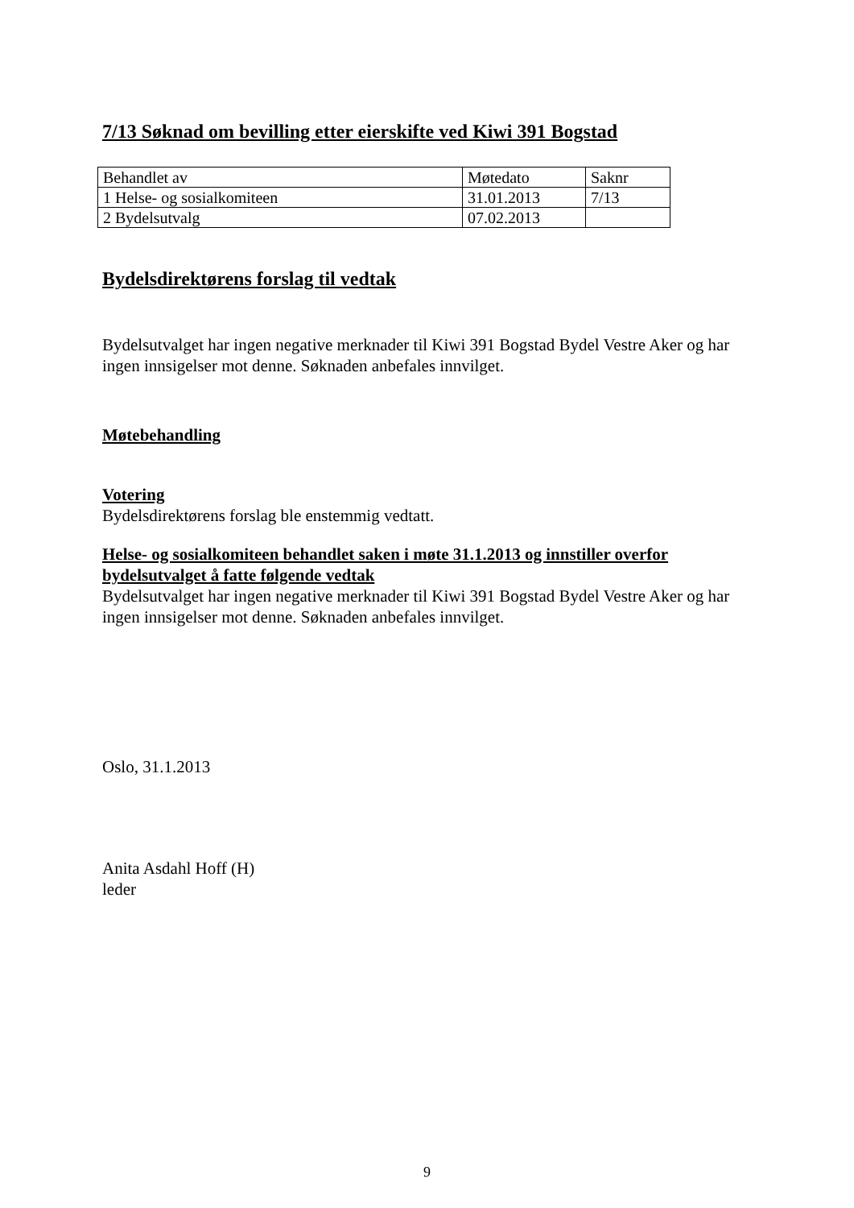7/13 Søknad om bevilling etter eierskifte ved Kiwi 391 Bogstad
| Behandlet av | Møtedato | Saknr |
| 1 Helse- og sosialkomiteen | 31.01.2013 | 7/13 |
| 2 Bydelsutvalg | 07.02.2013 | |
Bydelsdirektørens forslag til vedtak
Bydelsutvalget har ingen negative merknader til Kiwi 391 Bogstad Bydel Vestre Aker og har ingen innsigelser mot denne. Søknaden anbefales innvilget.
Møtebehandling
Votering
Bydelsdirektørens forslag ble enstemmig vedtatt.
Helse- og sosialkomiteen behandlet saken i møte 31.1.2013 og innstiller overfor bydelsutvalget å fatte følgende vedtak
Bydelsutvalget har ingen negative merknader til Kiwi 391 Bogstad Bydel Vestre Aker og har ingen innsigelser mot denne. Søknaden anbefales innvilget.
Oslo, 31.1.2013
Anita Asdahl Hoff (H)
leder
9